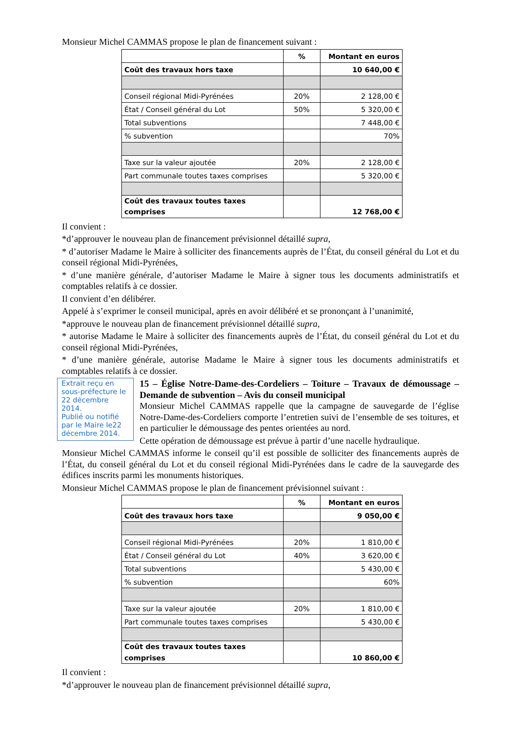Monsieur Michel CAMMAS propose le plan de financement suivant :
| | % | Montant en euros |
| --- | --- | --- |
| Coût des travaux hors taxe | | 10 640,00 € |
| Conseil régional Midi-Pyrénées | 20% | 2 128,00 € |
| État / Conseil général du Lot | 50% | 5 320,00 € |
| Total subventions | | 7 448,00 € |
| % subvention | | 70% |
| Taxe sur la valeur ajoutée | 20% | 2 128,00 € |
| Part communale toutes taxes comprises | | 5 320,00 € |
| Coût des travaux toutes taxes comprises | | 12 768,00 € |
Il convient :
*d’approuver le nouveau plan de financement prévisionnel détaillé supra,
* d’autoriser Madame le Maire à solliciter des financements auprès de l’État, du conseil général du Lot et du conseil régional Midi-Pyrénées,
* d’une manière générale, d’autoriser Madame le Maire à signer tous les documents administratifs et comptables relatifs à ce dossier.
Il convient d’en délibérer.
Appelé à s’exprimer le conseil municipal, après en avoir délibéré et se prononçant à l’unanimité,
*approuve le nouveau plan de financement prévisionnel détaillé supra,
* autorise Madame le Maire à solliciter des financements auprès de l’État, du conseil général du Lot et du conseil régional Midi-Pyrénées,
* d’une manière générale, autorise Madame le Maire à signer tous les documents administratifs et comptables relatifs à ce dossier.
Extrait reçu en sous-préfecture le 22 décembre 2014.
Publié ou notifié par le Maire le22 décembre 2014.
15 – Église Notre-Dame-des-Cordeliers – Toiture – Travaux de démoussage – Demande de subvention – Avis du conseil municipal
Monsieur Michel CAMMAS rappelle que la campagne de sauvegarde de l’église Notre-Dame-des-Cordeliers comporte l’entretien suivi de l’ensemble de ses toitures, et en particulier le démoussage des pentes orientées au nord.
Cette opération de démoussage est prévue à partir d’une nacelle hydraulique.
Monsieur Michel CAMMAS informe le conseil qu’il est possible de solliciter des financements auprès de l’État, du conseil général du Lot et du conseil régional Midi-Pyrénées dans le cadre de la sauvegarde des édifices inscrits parmi les monuments historiques.
Monsieur Michel CAMMAS propose le plan de financement prévisionnel suivant :
| | % | Montant en euros |
| --- | --- | --- |
| Coût des travaux hors taxe | | 9 050,00 € |
| Conseil régional Midi-Pyrénées | 20% | 1 810,00 € |
| État / Conseil général du Lot | 40% | 3 620,00 € |
| Total subventions | | 5 430,00 € |
| % subvention | | 60% |
| Taxe sur la valeur ajoutée | 20% | 1 810,00 € |
| Part communale toutes taxes comprises | | 5 430,00 € |
| Coût des travaux toutes taxes comprises | | 10 860,00 € |
Il convient :
*d’approuver le nouveau plan de financement prévisionnel détaillé supra,